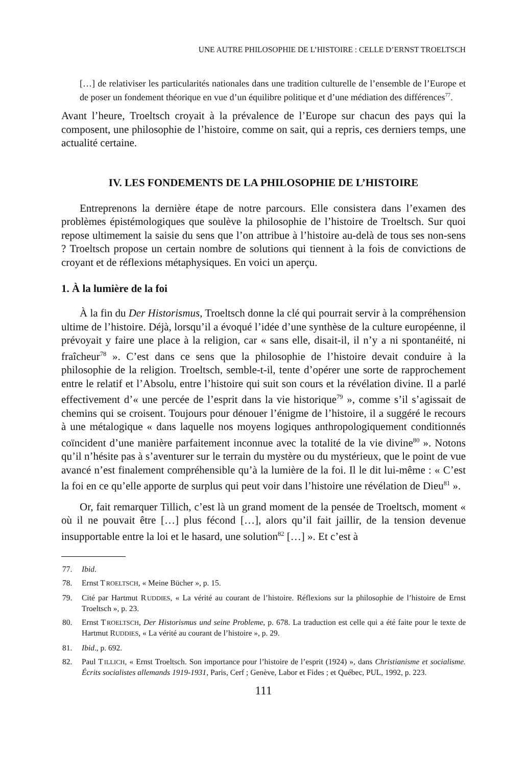UNE AUTRE PHILOSOPHIE DE L’HISTOIRE : CELLE D’ERNST TROELTSCH
[…] de relativiser les particularités nationales dans une tradition culturelle de l’ensemble de l’Europe et de poser un fondement théorique en vue d’un équilibre politique et d’une médiation des différences<sup>77</sup>.
Avant l’heure, Troeltsch croyait à la prévalence de l’Europe sur chacun des pays qui la composent, une philosophie de l’histoire, comme on sait, qui a repris, ces derniers temps, une actualité certaine.
IV. LES FONDEMENTS DE LA PHILOSOPHIE DE L’HISTOIRE
Entreprenons la dernière étape de notre parcours. Elle consistera dans l’examen des problèmes épistémologiques que soulève la philosophie de l’histoire de Troeltsch. Sur quoi repose ultimement la saisie du sens que l’on attribue à l’histoire au-delà de tous ses non-sens ? Troeltsch propose un certain nombre de solutions qui tiennent à la fois de convictions de croyant et de réflexions métaphysiques. En voici un aperçu.
1. À la lumière de la foi
À la fin du Der Historismus, Troeltsch donne la clé qui pourrait servir à la compréhension ultime de l’histoire. Déjà, lorsqu’il a évoqué l’idée d’une synthèse de la culture européenne, il prévoyait y faire une place à la religion, car « sans elle, disait-il, il n’y a ni spontanéité, ni fraîcheur<sup>78</sup> ». C’est dans ce sens que la philosophie de l’histoire devait conduire à la philosophie de la religion. Troeltsch, semble-t-il, tente d’opérer une sorte de rapprochement entre le relatif et l’Absolu, entre l’histoire qui suit son cours et la révélation divine. Il a parlé effectivement d’« une percée de l’esprit dans la vie historique<sup>79</sup> », comme s’il s’agissait de chemins qui se croisent. Toujours pour dénouer l’énigme de l’histoire, il a suggéré le recours à une métalogique « dans laquelle nos moyens logiques anthropologiquement conditionnés coïncident d’une manière parfaitement inconnue avec la totalité de la vie divine<sup>80</sup> ». Notons qu’il n’hésite pas à s’aventurer sur le terrain du mystère ou du mystérieux, que le point de vue avancé n’est finalement compréhensible qu’à la lumière de la foi. Il le dit lui-même : « C’est la foi en ce qu’elle apporte de surplus qui peut voir dans l’histoire une révélation de Dieu<sup>81</sup> ».
Or, fait remarquer Tillich, c’est là un grand moment de la pensée de Troeltsch, moment « où il ne pouvait être […] plus fécond […], alors qu’il fait jaillir, de la tension devenue insupportable entre la loi et le hasard, une solution<sup>82</sup> […] ». Et c’est à
77. Ibid.
78. Ernst TROELTSCH, « Meine Bücher », p. 15.
79. Cité par Hartmut RUDDIES, « La vérité au courant de l’histoire. Réflexions sur la philosophie de l’histoire de Ernst Troeltsch », p. 23.
80. Ernst TROELTSCH, Der Historismus und seine Probleme, p. 678. La traduction est celle qui a été faite pour le texte de Hartmut RUDDIES, « La vérité au courant de l’histoire », p. 29.
81. Ibid., p. 692.
82. Paul TILLICH, « Ernst Troeltsch. Son importance pour l’histoire de l’esprit (1924) », dans Christianisme et socialisme. Écrits socialistes allemands 1919-1931, Paris, Cerf ; Genève, Labor et Fides ; et Québec, PUL, 1992, p. 223.
111